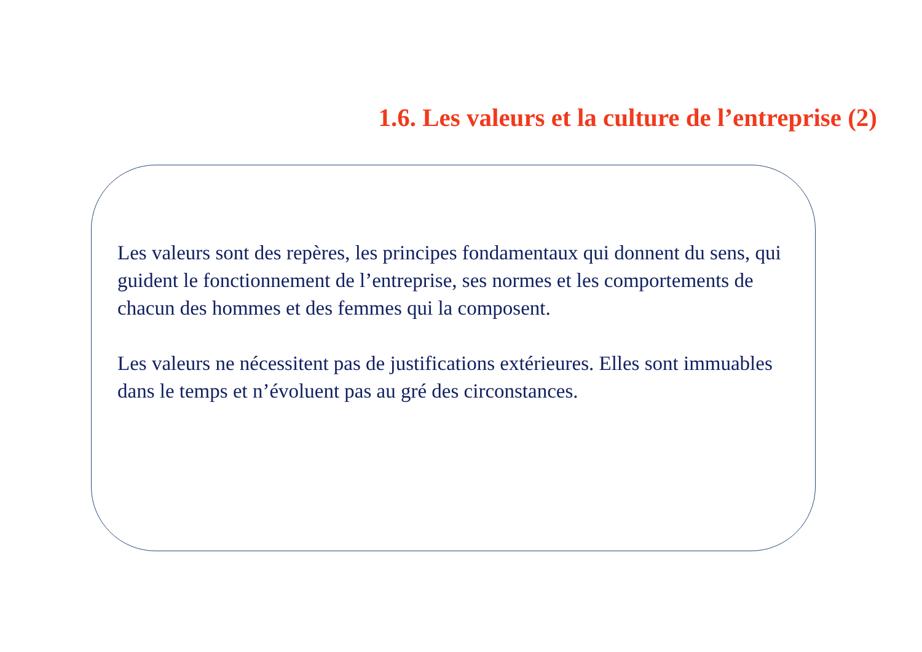1.6. Les valeurs et la culture de l’entreprise (2)
Les valeurs sont des repères, les principes fondamentaux qui donnent du sens, qui guident le fonctionnement de l’entreprise, ses normes et les comportements de chacun des hommes et des femmes qui la composent.
Les valeurs ne nécessitent pas de justifications extérieures. Elles sont immuables dans le temps et n’évoluent pas au gré des circonstances.